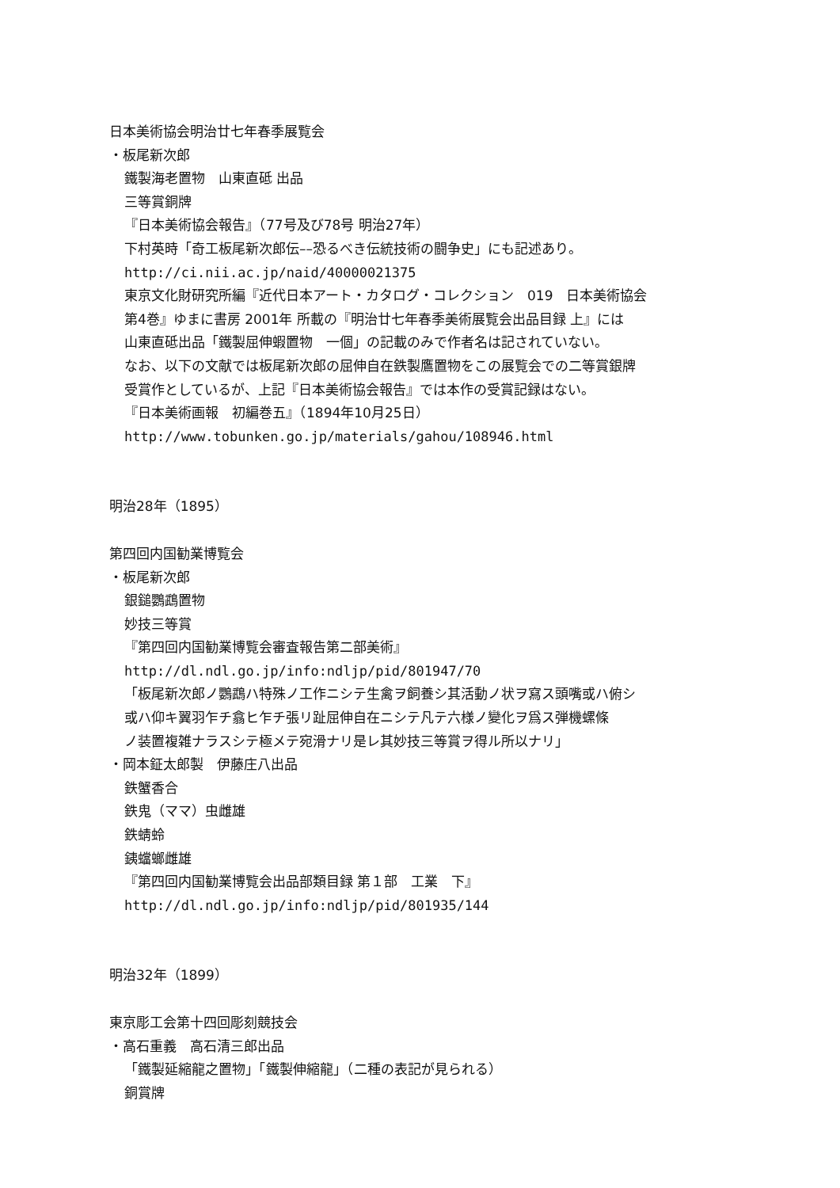日本美術協会明治廿七年春季展覧会
・板尾新次郎
鐵製海老置物　山東直砥 出品
三等賞銅牌
『日本美術協会報告』（77号及び78号 明治27年）
下村英時「奇工板尾新次郎伝––恐るべき伝統技術の闘争史」にも記述あり。
http://ci.nii.ac.jp/naid/40000021375
東京文化財研究所編『近代日本アート・カタログ・コレクション　019　日本美術協会
第4巻』ゆまに書房 2001年 所載の『明治廿七年春季美術展覧会出品目録 上』には
山東直砥出品「鐵製屈伸蝦置物　一個」の記載のみで作者名は記されていない。
なお、以下の文献では板尾新次郎の屈伸自在鉄製鷹置物をこの展覧会での二等賞銀牌
受賞作としているが、上記『日本美術協会報告』では本作の受賞記録はない。
『日本美術画報　初編巻五』（1894年10月25日）
http://www.tobunken.go.jp/materials/gahou/108946.html
明治28年（1895）
第四回内国勧業博覧会
・板尾新次郎
銀鎚鸚鵡置物
妙技三等賞
『第四回内国勧業博覧会審査報告第二部美術』
http://dl.ndl.go.jp/info:ndljp/pid/801947/70
「板尾新次郎ノ鸚鵡ハ特殊ノ工作ニシテ生禽ヲ飼養シ其活動ノ状ヲ寫ス頭嘴或ハ俯シ
或ハ仰キ翼羽乍チ翕ヒ乍チ張リ趾屈伸自在ニシテ凡テ六様ノ變化ヲ爲ス弾機螺條
ノ装置複雑ナラスシテ極メテ宛滑ナリ是レ其妙技三等賞ヲ得ル所以ナリ」
・岡本鉦太郎製　伊藤庄八出品
鉄蟹香合
鉄鬼（ママ）虫雌雄
鉄蜻蛉
銕蟷螂雌雄
『第四回内国勧業博覧会出品部類目録 第１部　工業　下』
http://dl.ndl.go.jp/info:ndljp/pid/801935/144
明治32年（1899）
東京彫工会第十四回彫刻競技会
・高石重義　高石清三郎出品
「鐵製延縮龍之置物」「鐵製伸縮龍」（二種の表記が見られる）
銅賞牌